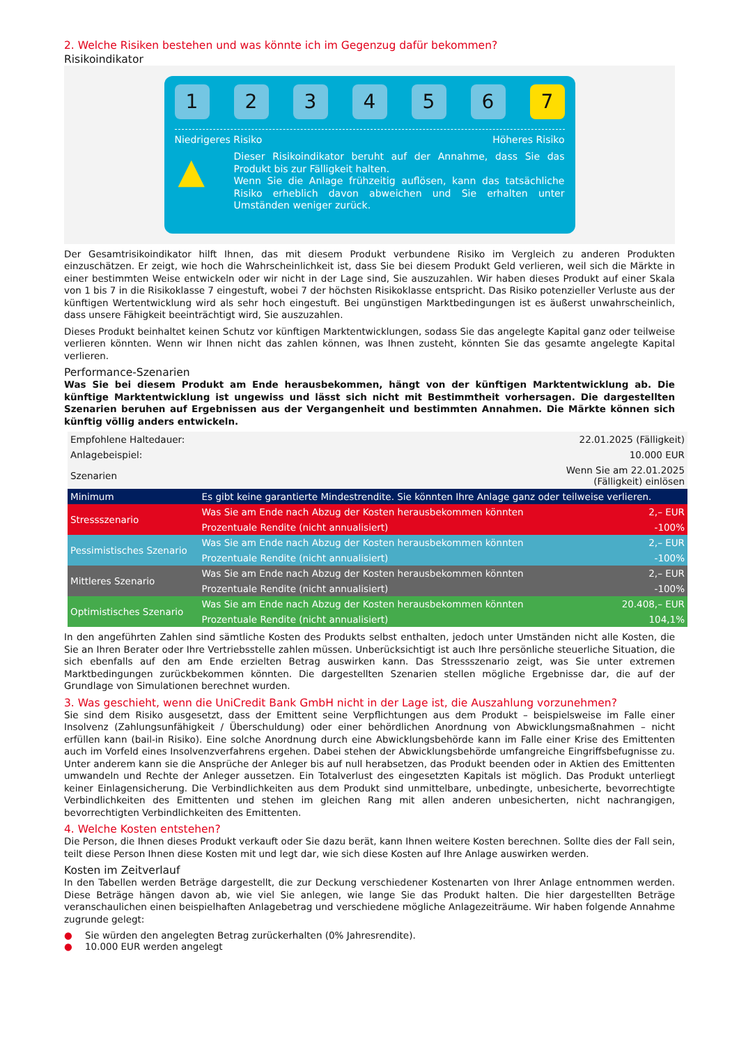2. Welche Risiken bestehen und was könnte ich im Gegenzug dafür bekommen?
Risikoindikator
1 2 3 4 5 6 7
Niedrigeres Risiko Höheres Risiko
▲
Dieser Risikoindikator beruht auf der Annahme, dass Sie das Produkt bis zur Fälligkeit halten.
Wenn Sie die Anlage frühzeitig auflösen, kann das tatsächliche Risiko erheblich davon abweichen und Sie erhalten unter Umständen weniger zurück.
Der Gesamtrisikoindikator hilft Ihnen, das mit diesem Produkt verbundene Risiko im Vergleich zu anderen Produkten einzuschätzen. Er zeigt, wie hoch die Wahrscheinlichkeit ist, dass Sie bei diesem Produkt Geld verlieren, weil sich die Märkte in einer bestimmten Weise entwickeln oder wir nicht in der Lage sind, Sie auszuzahlen. Wir haben dieses Produkt auf einer Skala von 1 bis 7 in die Risikoklasse 7 eingestuft, wobei 7 der höchsten Risikoklasse entspricht. Das Risiko potenzieller Verluste aus der künftigen Wertentwicklung wird als sehr hoch eingestuft. Bei ungünstigen Marktbedingungen ist es äußerst unwahrscheinlich, dass unsere Fähigkeit beeinträchtigt wird, Sie auszuzahlen.
Dieses Produkt beinhaltet keinen Schutz vor künftigen Marktentwicklungen, sodass Sie das angelegte Kapital ganz oder teilweise verlieren könnten. Wenn wir Ihnen nicht das zahlen können, was Ihnen zusteht, könnten Sie das gesamte angelegte Kapital verlieren.
Performance-Szenarien
Was Sie bei diesem Produkt am Ende herausbekommen, hängt von der künftigen Marktentwicklung ab. Die künftige Marktentwicklung ist ungewiss und lässt sich nicht mit Bestimmtheit vorhersagen. Die dargestellten Szenarien beruhen auf Ergebnissen aus der Vergangenheit und bestimmten Annahmen. Die Märkte können sich künftig völlig anders entwickeln.
| Empfohlene Haltedauer: | | 22.01.2025 (Fälligkeit) |
| Anlagebeispiel: | | 10.000 EUR |
| Szenarien | | Wenn Sie am 22.01.2025 (Fälligkeit) einlösen |
| Minimum | Es gibt keine garantierte Mindestrendite. Sie könnten Ihre Anlage ganz oder teilweise verlieren. | |
| Stressszenario | Was Sie am Ende nach Abzug der Kosten herausbekommen könnten | 2,– EUR |
| | Prozentuale Rendite (nicht annualisiert) | -100% |
| Pessimistisches Szenario | Was Sie am Ende nach Abzug der Kosten herausbekommen könnten | 2,– EUR |
| | Prozentuale Rendite (nicht annualisiert) | -100% |
| Mittleres Szenario | Was Sie am Ende nach Abzug der Kosten herausbekommen könnten | 2,– EUR |
| | Prozentuale Rendite (nicht annualisiert) | -100% |
| Optimistisches Szenario | Was Sie am Ende nach Abzug der Kosten herausbekommen könnten | 20.408,– EUR |
| | Prozentuale Rendite (nicht annualisiert) | 104,1% |
In den angeführten Zahlen sind sämtliche Kosten des Produkts selbst enthalten, jedoch unter Umständen nicht alle Kosten, die Sie an Ihren Berater oder Ihre Vertriebsstelle zahlen müssen. Unberücksichtigt ist auch Ihre persönliche steuerliche Situation, die sich ebenfalls auf den am Ende erzielten Betrag auswirken kann. Das Stressszenario zeigt, was Sie unter extremen Marktbedingungen zurückbekommen könnten. Die dargestellten Szenarien stellen mögliche Ergebnisse dar, die auf der Grundlage von Simulationen berechnet wurden.
3. Was geschieht, wenn die UniCredit Bank GmbH nicht in der Lage ist, die Auszahlung vorzunehmen?
Sie sind dem Risiko ausgesetzt, dass der Emittent seine Verpflichtungen aus dem Produkt – beispielsweise im Falle einer Insolvenz (Zahlungsunfähigkeit / Überschuldung) oder einer behördlichen Anordnung von Abwicklungsmaßnahmen – nicht erfüllen kann (bail-in Risiko). Eine solche Anordnung durch eine Abwicklungsbehörde kann im Falle einer Krise des Emittenten auch im Vorfeld eines Insolvenzverfahrens ergehen. Dabei stehen der Abwicklungsbehörde umfangreiche Eingriffsbefugnisse zu. Unter anderem kann sie die Ansprüche der Anleger bis auf null herabsetzen, das Produkt beenden oder in Aktien des Emittenten umwandeln und Rechte der Anleger aussetzen. Ein Totalverlust des eingesetzten Kapitals ist möglich. Das Produkt unterliegt keiner Einlagensicherung. Die Verbindlichkeiten aus dem Produkt sind unmittelbare, unbedingte, unbesicherte, bevorrechtigte Verbindlichkeiten des Emittenten und stehen im gleichen Rang mit allen anderen unbesicherten, nicht nachrangigen, bevorrechtigten Verbindlichkeiten des Emittenten.
4. Welche Kosten entstehen?
Die Person, die Ihnen dieses Produkt verkauft oder Sie dazu berät, kann Ihnen weitere Kosten berechnen. Sollte dies der Fall sein, teilt diese Person Ihnen diese Kosten mit und legt dar, wie sich diese Kosten auf Ihre Anlage auswirken werden.
Kosten im Zeitverlauf
In den Tabellen werden Beträge dargestellt, die zur Deckung verschiedener Kostenarten von Ihrer Anlage entnommen werden. Diese Beträge hängen davon ab, wie viel Sie anlegen, wie lange Sie das Produkt halten. Die hier dargestellten Beträge veranschaulichen einen beispielhaften Anlagebetrag und verschiedene mögliche Anlagezeiträume. Wir haben folgende Annahme zugrunde gelegt:
● Sie würden den angelegten Betrag zurückerhalten (0% Jahresrendite).
● 10.000 EUR werden angelegt